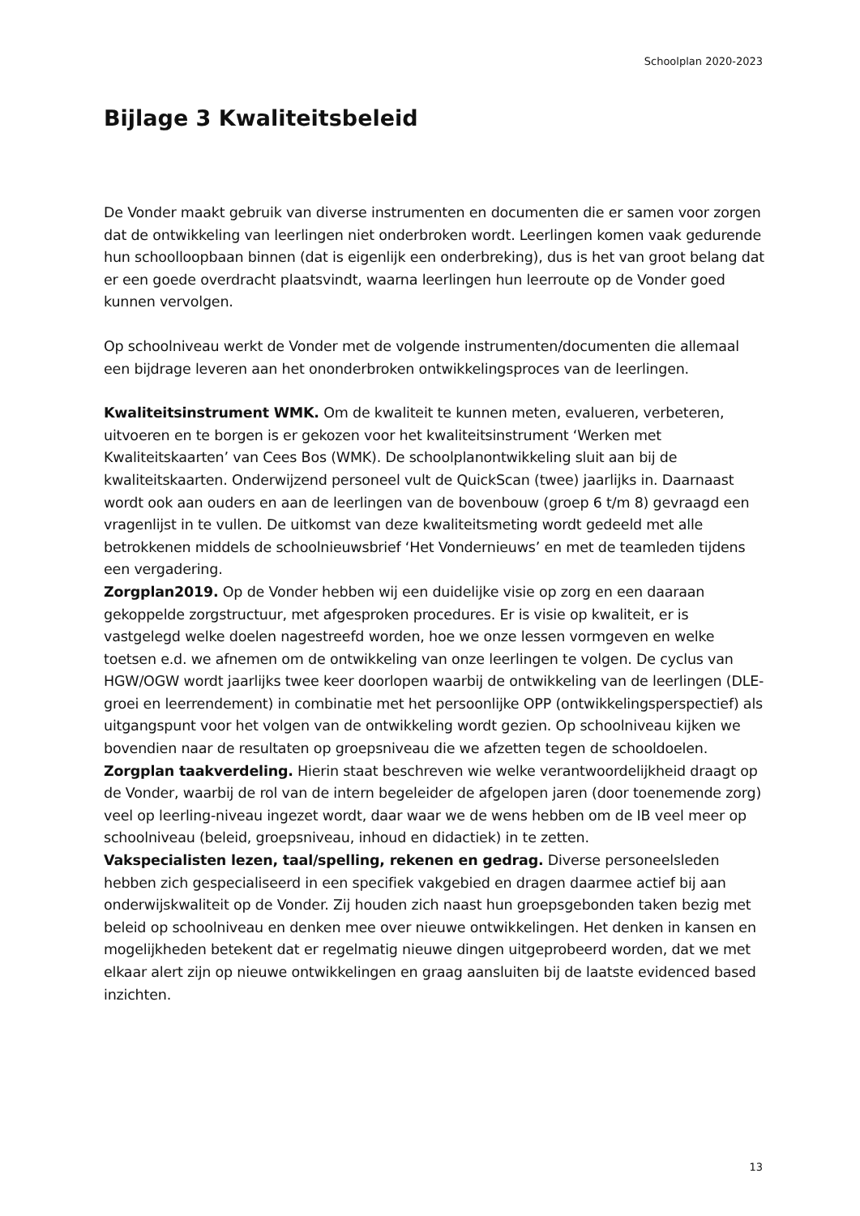Schoolplan 2020-2023
Bijlage 3 Kwaliteitsbeleid
De Vonder maakt gebruik van diverse instrumenten en documenten die er samen voor zorgen dat de ontwikkeling van leerlingen niet onderbroken wordt. Leerlingen komen vaak gedurende hun schoolloopbaan binnen (dat is eigenlijk een onderbreking), dus is het van groot belang dat er een goede overdracht plaatsvindt, waarna leerlingen hun leerroute op de Vonder goed kunnen vervolgen.
Op schoolniveau werkt de Vonder met de volgende instrumenten/documenten die allemaal een bijdrage leveren aan het ononderbroken ontwikkelingsproces van de leerlingen.
Kwaliteitsinstrument WMK. Om de kwaliteit te kunnen meten, evalueren, verbeteren, uitvoeren en te borgen is er gekozen voor het kwaliteitsinstrument ‘Werken met Kwaliteitskaarten’ van Cees Bos (WMK). De schoolplanontwikkeling sluit aan bij de kwaliteitskaarten. Onderwijzend personeel vult de QuickScan (twee) jaarlijks in. Daarnaast wordt ook aan ouders en aan de leerlingen van de bovenbouw (groep 6 t/m 8) gevraagd een vragenlijst in te vullen. De uitkomst van deze kwaliteitsmeting wordt gedeeld met alle betrokkenen middels de schoolnieuwsbrief ‘Het Vondernieuws’ en met de teamleden tijdens een vergadering.
Zorgplan2019. Op de Vonder hebben wij een duidelijke visie op zorg en een daaraan gekoppelde zorgstructuur, met afgesproken procedures. Er is visie op kwaliteit, er is vastgelegd welke doelen nagestreefd worden, hoe we onze lessen vormgeven en welke toetsen e.d. we afnemen om de ontwikkeling van onze leerlingen te volgen. De cyclus van HGW/OGW wordt jaarlijks twee keer doorlopen waarbij de ontwikkeling van de leerlingen (DLE-groei en leerrendement) in combinatie met het persoonlijke OPP (ontwikkelingsperspectief) als uitgangspunt voor het volgen van de ontwikkeling wordt gezien. Op schoolniveau kijken we bovendien naar de resultaten op groepsniveau die we afzetten tegen de schooldoelen.
Zorgplan taakverdeling. Hierin staat beschreven wie welke verantwoordelijkheid draagt op de Vonder, waarbij de rol van de intern begeleider de afgelopen jaren (door toenemende zorg) veel op leerling-niveau ingezet wordt, daar waar we de wens hebben om de IB veel meer op schoolniveau (beleid, groepsniveau, inhoud en didactiek) in te zetten.
Vakspecialisten lezen, taal/spelling, rekenen en gedrag. Diverse personeelsleden hebben zich gespecialiseerd in een specifiek vakgebied en dragen daarmee actief bij aan onderwijskwaliteit op de Vonder. Zij houden zich naast hun groepsgebonden taken bezig met beleid op schoolniveau en denken mee over nieuwe ontwikkelingen. Het denken in kansen en mogelijkheden betekent dat er regelmatig nieuwe dingen uitgeprobeerd worden, dat we met elkaar alert zijn op nieuwe ontwikkelingen en graag aansluiten bij de laatste evidenced based inzichten.
13